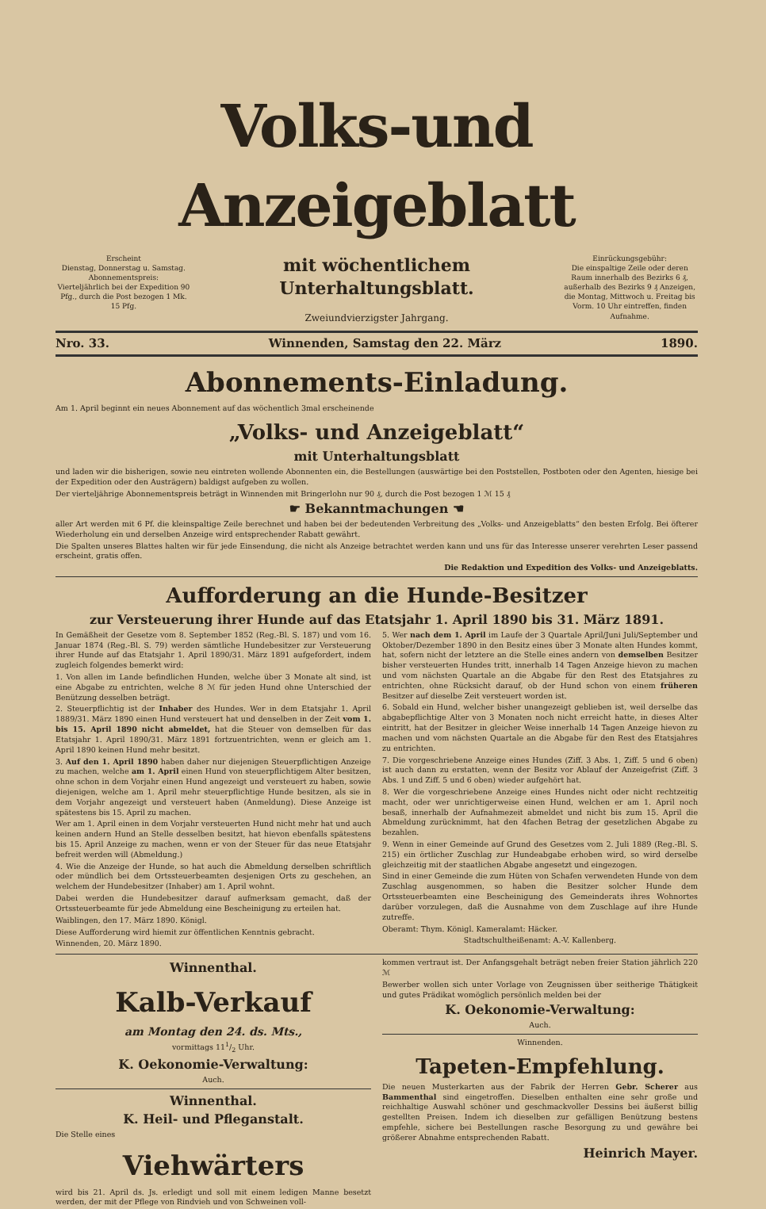Volks-und Anzeigeblatt
Erscheint
Dienstag, Donnerstag u. Samstag.
Abonnementspreis:
Vierteljährlich bei der Expedition 90 Pfg., durch die Post bezogen 1 Mk. 15 Pfg.
mit wöchentlichem Unterhaltungsblatt.
Zweiundvierzigster Jahrgang.
Einrückungsgebühr:
Die einspaltige Zeile oder deren Raum innerhalb des Bezirks 6 ₰, außerhalb des Bezirks 9 ₰ Anzeigen, die Montag, Mittwoch u. Freitag bis Vorm. 10 Uhr eintreffen, finden Aufnahme.
Nro. 33. Winnenden, Samstag den 22. März 1890.
Abonnements-Einladung.
Am 1. April beginnt ein neues Abonnement auf das wöchentlich 3mal erscheinende
„Volks- und Anzeigeblatt“
mit Unterhaltungsblatt
und laden wir die bisherigen, sowie neu eintreten wollende Abonnenten ein, die Bestellungen (auswärtige bei den Poststellen, Postboten oder den Agenten, hiesige bei der Expedition oder den Austrägern) baldigst aufgeben zu wollen.
Der vierteljährige Abonnementspreis beträgt in Winnenden mit Bringerlohn nur 90 ₰, durch die Post bezogen 1 ℳ 15 ₰
☛ Bekanntmachungen ☚
aller Art werden mit 6 Pf. die kleinspaltige Zeile berechnet und haben bei der bedeutenden Verbreitung des „Volks- und Anzeigeblatts“ den besten Erfolg. Bei öfterer Wiederholung ein und derselben Anzeige wird entsprechender Rabatt gewährt.
Die Spalten unseres Blattes halten wir für jede Einsendung, die nicht als Anzeige betrachtet werden kann und uns für das Interesse unserer verehrten Leser passend erscheint, gratis offen.
Die Redaktion und Expedition des Volks- und Anzeigeblatts.
Aufforderung an die Hunde-Besitzer
zur Versteuerung ihrer Hunde auf das Etatsjahr 1. April 1890 bis 31. März 1891.
In Gemäßheit der Gesetze vom 8. September 1852 (Reg.-Bl. S. 187) und vom 16. Januar 1874 (Reg.-Bl. S. 79) werden sämtliche Hundebesitzer zur Versteuerung ihrer Hunde auf das Etatsjahr 1. April 1890/31. März 1891 aufgefordert, indem zugleich folgendes bemerkt wird:
1. Von allen im Lande befindlichen Hunden, welche über 3 Monate alt sind, ist eine Abgabe zu entrichten, welche 8 ℳ für jeden Hund ohne Unterschied der Benützung desselben beträgt.
2. Steuerpflichtig ist der Inhaber des Hundes. Wer in dem Etatsjahr 1. April 1889/31. März 1890 einen Hund versteuert hat und denselben in der Zeit vom 1. bis 15. April 1890 nicht abmeldet, hat die Steuer von demselben für das Etatsjahr 1. April 1890/31. März 1891 fortzuentrichten, wenn er gleich am 1. April 1890 keinen Hund mehr besitzt.
3. Auf den 1. April 1890 haben daher nur diejenigen Steuerpflichtigen Anzeige zu machen, welche am 1. April einen Hund von steuerpflichtigem Alter besitzen, ohne schon in dem Vorjahr einen Hund angezeigt und versteuert zu haben, sowie diejenigen, welche am 1. April mehr steuerpflichtige Hunde besitzen, als sie in dem Vorjahr angezeigt und versteuert haben (Anmeldung). Diese Anzeige ist spätestens bis 15. April zu machen.
Wer am 1. April einen in dem Vorjahr versteuerten Hund nicht mehr hat und auch keinen andern Hund an Stelle desselben besitzt, hat hievon ebenfalls spätestens bis 15. April Anzeige zu machen, wenn er von der Steuer für das neue Etatsjahr befreit werden will (Abmeldung.)
4. Wie die Anzeige der Hunde, so hat auch die Abmeldung derselben schriftlich oder mündlich bei dem Ortssteuerbeamten desjenigen Orts zu geschehen, an welchem der Hundebesitzer (Inhaber) am 1. April wohnt.
Dabei werden die Hundebesitzer darauf aufmerksam gemacht, daß der Ortssteuerbeamte für jede Abmeldung eine Bescheinigung zu erteilen hat.
Waiblingen, den 17. März 1890. Königl.
Diese Aufforderung wird hiemit zur öffentlichen Kenntnis gebracht.
Winnenden, 20. März 1890.
5. Wer nach dem 1. April im Laufe der 3 Quartale April/Juni Juli/September und Oktober/Dezember 1890 in den Besitz eines über 3 Monate alten Hundes kommt, hat, sofern nicht der letztere an die Stelle eines andern von demselben Besitzer bisher versteuerten Hundes tritt, innerhalb 14 Tagen Anzeige hievon zu machen und vom nächsten Quartale an die Abgabe für den Rest des Etatsjahres zu entrichten, ohne Rücksicht darauf, ob der Hund schon von einem früheren Besitzer auf dieselbe Zeit versteuert worden ist.
6. Sobald ein Hund, welcher bisher unangezeigt geblieben ist, weil derselbe das abgabepflichtige Alter von 3 Monaten noch nicht erreicht hatte, in dieses Alter eintritt, hat der Besitzer in gleicher Weise innerhalb 14 Tagen Anzeige hievon zu machen und vom nächsten Quartale an die Abgabe für den Rest des Etatsjahres zu entrichten.
7. Die vorgeschriebene Anzeige eines Hundes (Ziff. 3 Abs. 1, Ziff. 5 und 6 oben) ist auch dann zu erstatten, wenn der Besitz vor Ablauf der Anzeigefrist (Ziff. 3 Abs. 1 und Ziff. 5 und 6 oben) wieder aufgehört hat.
8. Wer die vorgeschriebene Anzeige eines Hundes nicht oder nicht rechtzeitig macht, oder wer unrichtigerweise einen Hund, welchen er am 1. April noch besaß, innerhalb der Aufnahmezeit abmeldet und nicht bis zum 15. April die Abmeldung zurücknimmt, hat den 4fachen Betrag der gesetzlichen Abgabe zu bezahlen.
9. Wenn in einer Gemeinde auf Grund des Gesetzes vom 2. Juli 1889 (Reg.-Bl. S. 215) ein örtlicher Zuschlag zur Hundeabgabe erhoben wird, so wird derselbe gleichzeitig mit der staatlichen Abgabe angesetzt und eingezogen.
Sind in einer Gemeinde die zum Hüten von Schafen verwendeten Hunde von dem Zuschlag ausgenommen, so haben die Besitzer solcher Hunde dem Ortssteuerbeamten eine Bescheinigung des Gemeinderats ihres Wohnortes darüber vorzulegen, daß die Ausnahme von dem Zuschlage auf ihre Hunde zutreffe.
Oberamt: Thym. Königl. Kameralamt: Häcker.
Stadtschultheißenamt: A.-V. Kallenberg.
Winnenthal.
Kalb-Verkauf
am Montag den 24. ds. Mts.,
vormittags 111/2 Uhr.
K. Oekonomie-Verwaltung:
Auch.
Winnenthal.
K. Heil- und Pfleganstalt.
Die Stelle eines
Viehwärters
wird bis 21. April ds. Js. erledigt und soll mit einem ledigen Manne besetzt werden, der mit der Pflege von Rindvieh und von Schweinen voll-
kommen vertraut ist. Der Anfangsgehalt beträgt neben freier Station jährlich 220 ℳ
Bewerber wollen sich unter Vorlage von Zeugnissen über seitherige Thätigkeit und gutes Prädikat womöglich persönlich melden bei der
K. Oekonomie-Verwaltung:
Auch.
Winnenden.
Tapeten-Empfehlung.
Die neuen Musterkarten aus der Fabrik der Herren Gebr. Scherer aus Bammenthal sind eingetroffen. Dieselben enthalten eine sehr große und reichhaltige Auswahl schöner und geschmackvoller Dessins bei äußerst billig gestellten Preisen. Indem ich dieselben zur gefälligen Benützung bestens empfehle, sichere bei Bestellungen rasche Besorgung zu und gewähre bei größerer Abnahme entsprechenden Rabatt.
Heinrich Mayer.